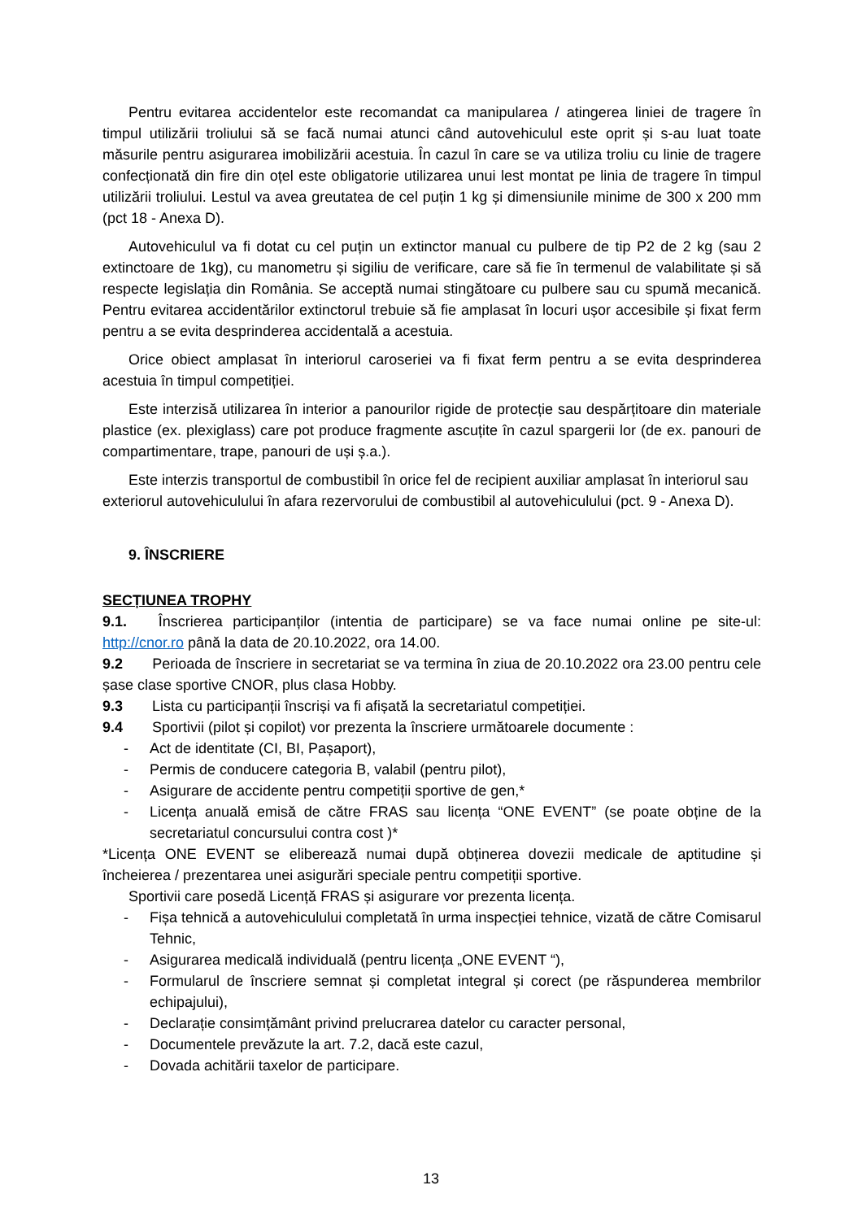Pentru evitarea accidentelor este recomandat ca manipularea / atingerea liniei de tragere în timpul utilizării troliului să se facă numai atunci când autovehiculul este oprit și s-au luat toate măsurile pentru asigurarea imobilizării acestuia. În cazul în care se va utiliza troliu cu linie de tragere confecționată din fire din oțel este obligatorie utilizarea unui lest montat pe linia de tragere în timpul utilizării troliului. Lestul va avea greutatea de cel puțin 1 kg și dimensiunile minime de 300 x 200 mm (pct 18 - Anexa D).
Autovehiculul va fi dotat cu cel puțin un extinctor manual cu pulbere de tip P2 de 2 kg (sau 2 extinctoare de 1kg), cu manometru și sigiliu de verificare, care să fie în termenul de valabilitate și să respecte legislația din România. Se acceptă numai stingătoare cu pulbere sau cu spumă mecanică. Pentru evitarea accidentărilor extinctorul trebuie să fie amplasat în locuri ușor accesibile și fixat ferm pentru a se evita desprinderea accidentală a acestuia.
Orice obiect amplasat în interiorul caroseriei va fi fixat ferm pentru a se evita desprinderea acestuia în timpul competiției.
Este interzisă utilizarea în interior a panourilor rigide de protecție sau despărțitoare din materiale plastice (ex. plexiglass) care pot produce fragmente ascuțite în cazul spargerii lor (de ex. panouri de compartimentare, trape, panouri de uși ș.a.).
Este interzis transportul de combustibil în orice fel de recipient auxiliar amplasat în interiorul sau exteriorul autovehiculului în afara rezervorului de combustibil al autovehiculului (pct. 9 - Anexa D).
9. ÎNSCRIERE
SECȚIUNEA TROPHY
9.1. Înscrierea participanților (intentia de participare) se va face numai online pe site-ul: http://cnor.ro până la data de 20.10.2022, ora 14.00.
9.2 Perioada de înscriere in secretariat se va termina în ziua de 20.10.2022 ora 23.00 pentru cele șase clase sportive CNOR, plus clasa Hobby.
9.3 Lista cu participanții înscriși va fi afișată la secretariatul competiției.
9.4 Sportivii (pilot și copilot) vor prezenta la înscriere următoarele documente :
- Act de identitate (CI, BI, Pașaport),
- Permis de conducere categoria B, valabil (pentru pilot),
- Asigurare de accidente pentru competiții sportive de gen,*
- Licența anuală emisă de către FRAS sau licența “ONE EVENT” (se poate obține de la secretariatul concursului contra cost )*
*Licența ONE EVENT se eliberează numai după obținerea dovezii medicale de aptitudine și încheierea / prezentarea unei asigurări speciale pentru competiții sportive.
Sportivii care posedă Licență FRAS și asigurare vor prezenta licența.
- Fișa tehnică a autovehiculului completată în urma inspecției tehnice, vizată de către Comisarul Tehnic,
- Asigurarea medicală individuală (pentru licența „ONE EVENT “),
- Formularul de înscriere semnat și completat integral și corect (pe răspunderea membrilor echipajului),
- Declarație consimțământ privind prelucrarea datelor cu caracter personal,
- Documentele prevăzute la art. 7.2, dacă este cazul,
- Dovada achitării taxelor de participare.
13